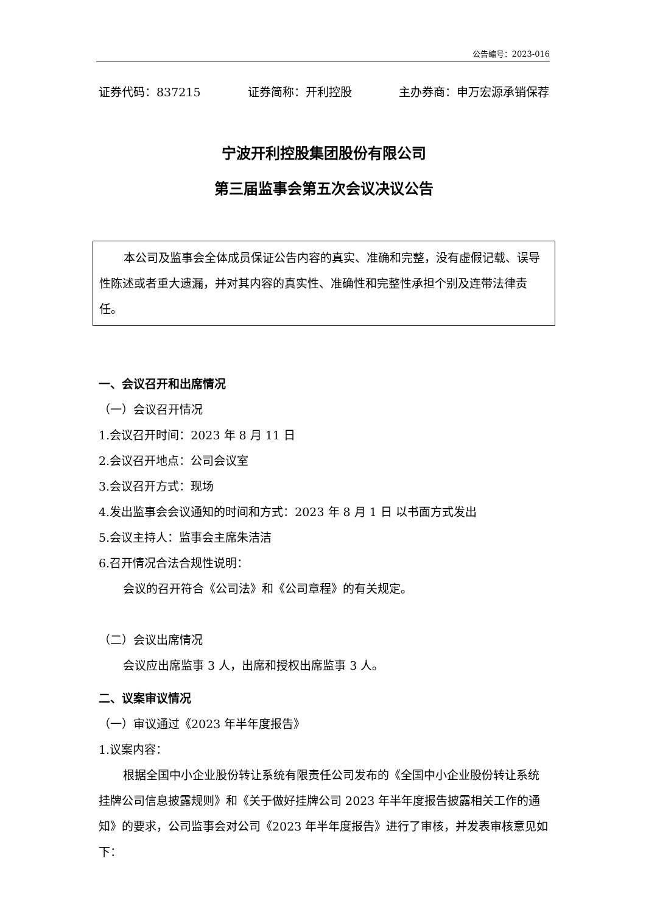公告编号：2023-016
证券代码：837215 证券简称：开利控股 主办券商：申万宏源承销保荐
宁波开利控股集团股份有限公司
第三届监事会第五次会议决议公告
本公司及监事会全体成员保证公告内容的真实、准确和完整，没有虚假记载、误导性陈述或者重大遗漏，并对其内容的真实性、准确性和完整性承担个别及连带法律责任。
一、会议召开和出席情况
（一）会议召开情况
1.会议召开时间：2023 年 8 月 11 日
2.会议召开地点：公司会议室
3.会议召开方式：现场
4.发出监事会会议通知的时间和方式：2023 年 8 月 1 日 以书面方式发出
5.会议主持人：监事会主席朱洁洁
6.召开情况合法合规性说明：
会议的召开符合《公司法》和《公司章程》的有关规定。
（二）会议出席情况
会议应出席监事 3 人，出席和授权出席监事 3 人。
二、议案审议情况
（一）审议通过《2023 年半年度报告》
1.议案内容：
根据全国中小企业股份转让系统有限责任公司发布的《全国中小企业股份转让系统挂牌公司信息披露规则》和《关于做好挂牌公司 2023 年半年度报告披露相关工作的通知》的要求，公司监事会对公司《2023 年半年度报告》进行了审核，并发表审核意见如下：